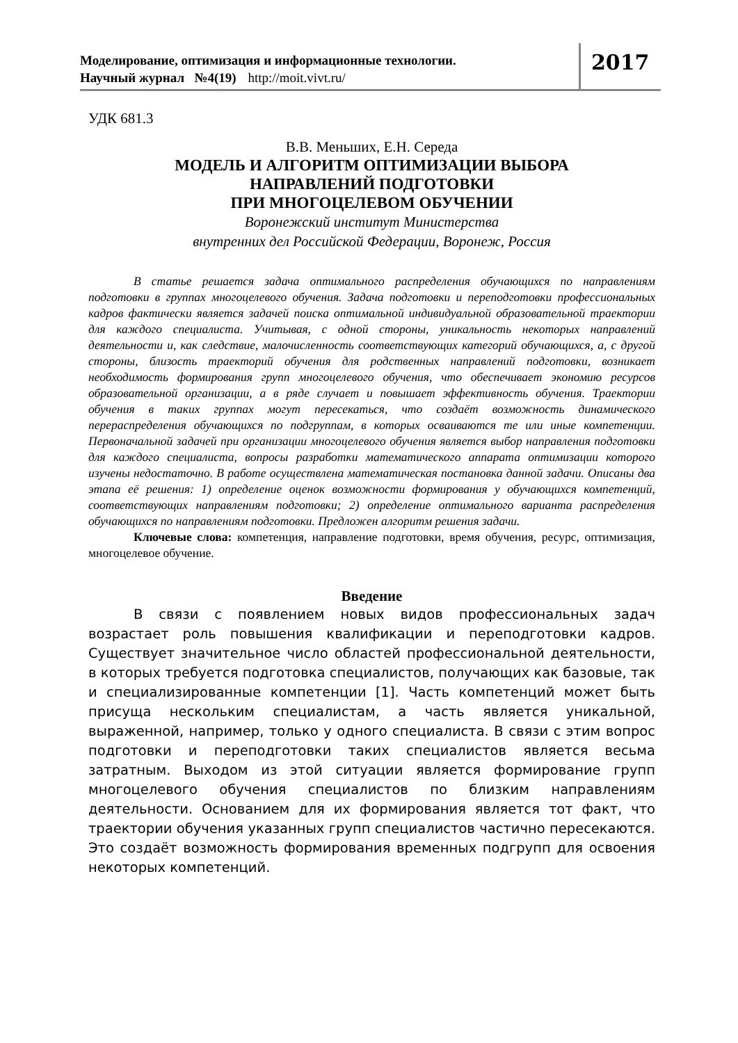Моделирование, оптимизация и информационные технологии.
Научный журнал №4(19) http://moit.vivt.ru/
2017
УДК 681.3
В.В. Меньших, Е.Н. Середа
МОДЕЛЬ И АЛГОРИТМ ОПТИМИЗАЦИИ ВЫБОРА
НАПРАВЛЕНИЙ ПОДГОТОВКИ
ПРИ МНОГОЦЕЛЕВОМ ОБУЧЕНИИ
Воронежский институт Министерства
внутренних дел Российской Федерации, Воронеж, Россия
В статье решается задача оптимального распределения обучающихся по направлениям подготовки в группах многоцелевого обучения. Задача подготовки и переподготовки профессиональных кадров фактически является задачей поиска оптимальной индивидуальной образовательной траектории для каждого специалиста. Учитывая, с одной стороны, уникальность некоторых направлений деятельности и, как следствие, малочисленность соответствующих категорий обучающихся, а, с другой стороны, близость траекторий обучения для родственных направлений подготовки, возникает необходимость формирования групп многоцелевого обучения, что обеспечивает экономию ресурсов образовательной организации, а в ряде случает и повышает эффективность обучения. Траектории обучения в таких группах могут пересекаться, что создаёт возможность динамического перераспределения обучающихся по подгруппам, в которых осваиваются те или иные компетенции. Первоначальной задачей при организации многоцелевого обучения является выбор направления подготовки для каждого специалиста, вопросы разработки математического аппарата оптимизации которого изучены недостаточно. В работе осуществлена математическая постановка данной задачи. Описаны два этапа её решения: 1) определение оценок возможности формирования у обучающихся компетенций, соответствующих направлениям подготовки; 2) определение оптимального варианта распределения обучающихся по направлениям подготовки. Предложен алгоритм решения задачи.
Ключевые слова: компетенция, направление подготовки, время обучения, ресурс, оптимизация, многоцелевое обучение.
Введение
В связи с появлением новых видов профессиональных задач возрастает роль повышения квалификации и переподготовки кадров. Существует значительное число областей профессиональной деятельности, в которых требуется подготовка специалистов, получающих как базовые, так и специализированные компетенции [1]. Часть компетенций может быть присуща нескольким специалистам, а часть является уникальной, выраженной, например, только у одного специалиста. В связи с этим вопрос подготовки и переподготовки таких специалистов является весьма затратным. Выходом из этой ситуации является формирование групп многоцелевого обучения специалистов по близким направлениям деятельности. Основанием для их формирования является тот факт, что траектории обучения указанных групп специалистов частично пересекаются. Это создаёт возможность формирования временных подгрупп для освоения некоторых компетенций.